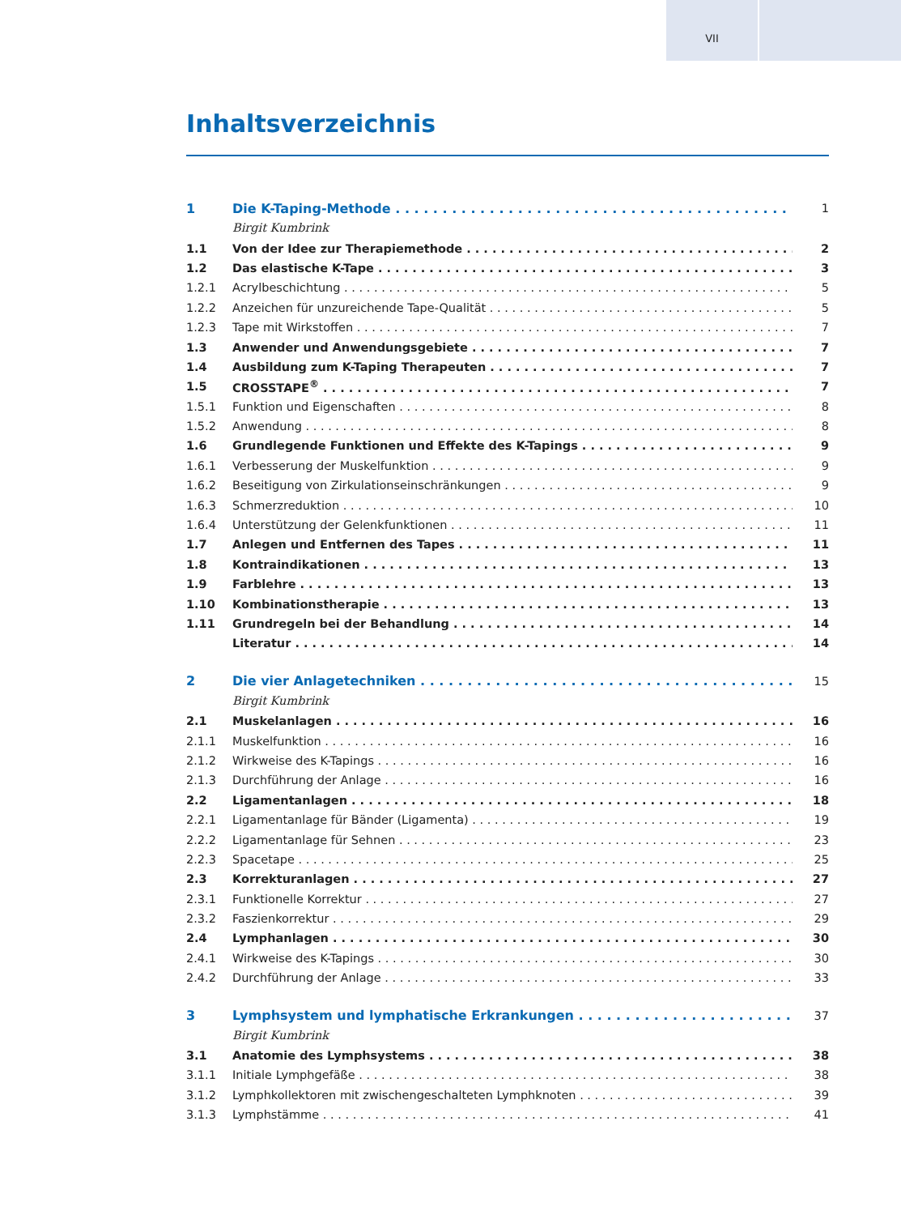VII
Inhaltsverzeichnis
1 Die K-Taping-Methode 1
Birgit Kumbrink
1.1 Von der Idee zur Therapiemethode 2
1.2 Das elastische K-Tape 3
1.2.1 Acrylbeschichtung 5
1.2.2 Anzeichen für unzureichende Tape-Qualität 5
1.2.3 Tape mit Wirkstoffen 7
1.3 Anwender und Anwendungsgebiete 7
1.4 Ausbildung zum K-Taping Therapeuten 7
1.5 CROSSTAPE<sup>®</sup> 7
1.5.1 Funktion und Eigenschaften 8
1.5.2 Anwendung 8
1.6 Grundlegende Funktionen und Effekte des K-Tapings 9
1.6.1 Verbesserung der Muskelfunktion 9
1.6.2 Beseitigung von Zirkulationseinschränkungen 9
1.6.3 Schmerzreduktion 10
1.6.4 Unterstützung der Gelenkfunktionen 11
1.7 Anlegen und Entfernen des Tapes 11
1.8 Kontraindikationen 13
1.9 Farblehre 13
1.10 Kombinationstherapie 13
1.11 Grundregeln bei der Behandlung 14
Literatur 14
2 Die vier Anlagetechniken 15
Birgit Kumbrink
2.1 Muskelanlagen 16
2.1.1 Muskelfunktion 16
2.1.2 Wirkweise des K-Tapings 16
2.1.3 Durchführung der Anlage 16
2.2 Ligamentanlagen 18
2.2.1 Ligamentanlage für Bänder (Ligamenta) 19
2.2.2 Ligamentanlage für Sehnen 23
2.2.3 Spacetape 25
2.3 Korrekturanlagen 27
2.3.1 Funktionelle Korrektur 27
2.3.2 Faszienkorrektur 29
2.4 Lymphanlagen 30
2.4.1 Wirkweise des K-Tapings 30
2.4.2 Durchführung der Anlage 33
3 Lymphsystem und lymphatische Erkrankungen 37
Birgit Kumbrink
3.1 Anatomie des Lymphsystems 38
3.1.1 Initiale Lymphgefäße 38
3.1.2 Lymphkollektoren mit zwischengeschalteten Lymphknoten 39
3.1.3 Lymphstämme 41